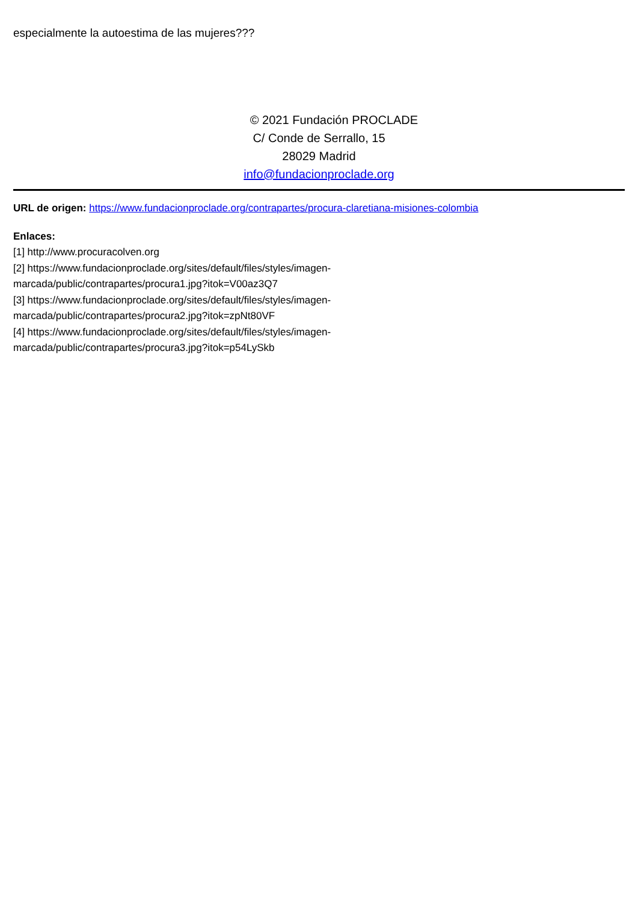especialmente la autoestima de las mujeres???
© 2021 Fundación PROCLADE
C/ Conde de Serrallo, 15
28029 Madrid
info@fundacionproclade.org
URL de origen: https://www.fundacionproclade.org/contrapartes/procura-claretiana-misiones-colombia
Enlaces:
[1] http://www.procuracolven.org
[2] https://www.fundacionproclade.org/sites/default/files/styles/imagen-
marcada/public/contrapartes/procura1.jpg?itok=V00az3Q7
[3] https://www.fundacionproclade.org/sites/default/files/styles/imagen-
marcada/public/contrapartes/procura2.jpg?itok=zpNt80VF
[4] https://www.fundacionproclade.org/sites/default/files/styles/imagen-
marcada/public/contrapartes/procura3.jpg?itok=p54LySkb